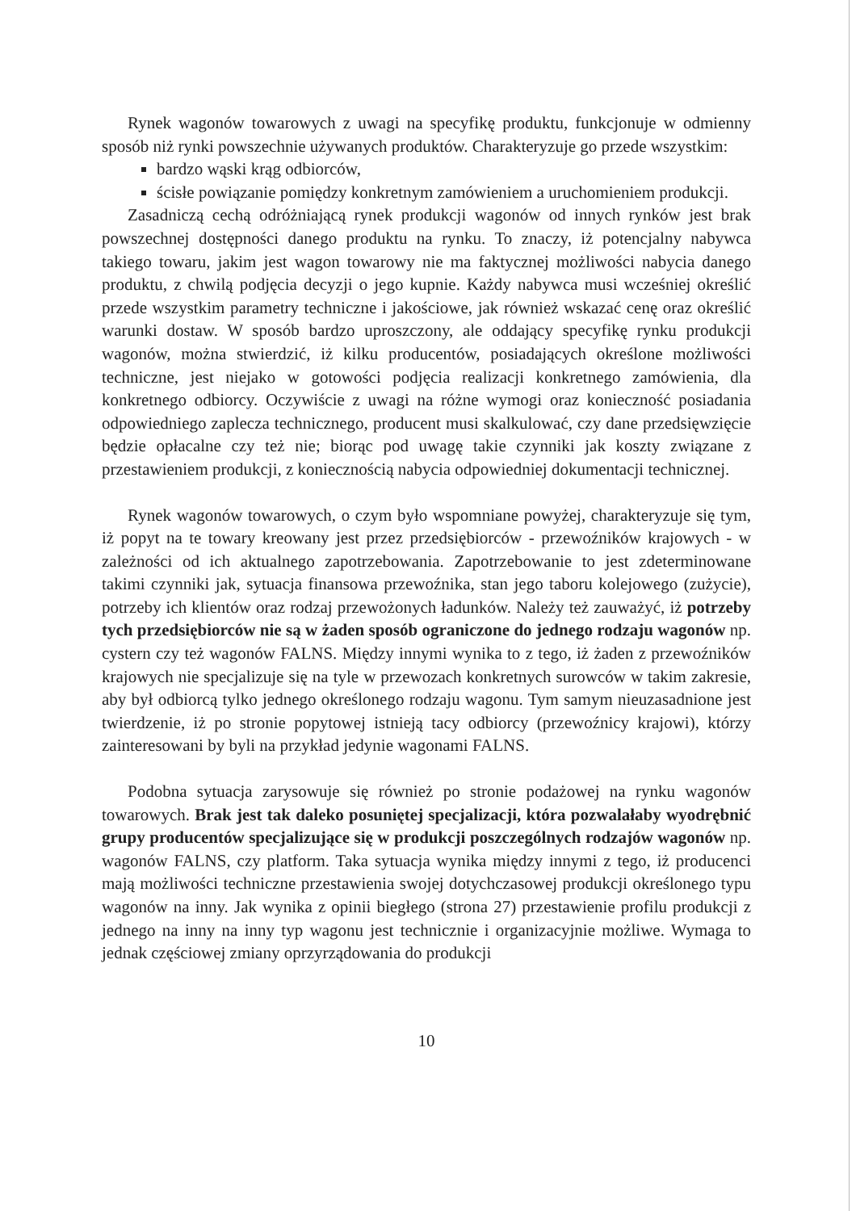Rynek wagonów towarowych z uwagi na specyfikę produktu, funkcjonuje w odmienny sposób niż rynki powszechnie używanych produktów. Charakteryzuje go przede wszystkim:
bardzo wąski krąg odbiorców,
ścisłe powiązanie pomiędzy konkretnym zamówieniem a uruchomieniem produkcji.
Zasadniczą cechą odróżniającą rynek produkcji wagonów od innych rynków jest brak powszechnej dostępności danego produktu na rynku. To znaczy, iż potencjalny nabywca takiego towaru, jakim jest wagon towarowy nie ma faktycznej możliwości nabycia danego produktu, z chwilą podjęcia decyzji o jego kupnie. Każdy nabywca musi wcześniej określić przede wszystkim parametry techniczne i jakościowe, jak również wskazać cenę oraz określić warunki dostaw. W sposób bardzo uproszczony, ale oddający specyfikę rynku produkcji wagonów, można stwierdzić, iż kilku producentów, posiadających określone możliwości techniczne, jest niejako w gotowości podjęcia realizacji konkretnego zamówienia, dla konkretnego odbiorcy. Oczywiście z uwagi na różne wymogi oraz konieczność posiadania odpowiedniego zaplecza technicznego, producent musi skalkulować, czy dane przedsięwzięcie będzie opłacalne czy też nie; biorąc pod uwagę takie czynniki jak koszty związane z przestawieniem produkcji, z koniecznością nabycia odpowiedniej dokumentacji technicznej.
Rynek wagonów towarowych, o czym było wspomniane powyżej, charakteryzuje się tym, iż popyt na te towary kreowany jest przez przedsiębiorców - przewoźników krajowych - w zależności od ich aktualnego zapotrzebowania. Zapotrzebowanie to jest zdeterminowane takimi czynniki jak, sytuacja finansowa przewoźnika, stan jego taboru kolejowego (zużycie), potrzeby ich klientów oraz rodzaj przewożonych ładunków. Należy też zauważyć, iż potrzeby tych przedsiębiorców nie są w żaden sposób ograniczone do jednego rodzaju wagonów np. cystern czy też wagonów FALNS. Między innymi wynika to z tego, iż żaden z przewoźników krajowych nie specjalizuje się na tyle w przewozach konkretnych surowców w takim zakresie, aby był odbiorcą tylko jednego określonego rodzaju wagonu. Tym samym nieuzasadnione jest twierdzenie, iż po stronie popytowej istnieją tacy odbiorcy (przewoźnicy krajowi), którzy zainteresowani by byli na przykład jedynie wagonami FALNS.
Podobna sytuacja zarysowuje się również po stronie podażowej na rynku wagonów towarowych. Brak jest tak daleko posuniętej specjalizacji, która pozwalałaby wyodrębnić grupy producentów specjalizujące się w produkcji poszczególnych rodzajów wagonów np. wagonów FALNS, czy platform. Taka sytuacja wynika między innymi z tego, iż producenci mają możliwości techniczne przestawienia swojej dotychczasowej produkcji określonego typu wagonów na inny. Jak wynika z opinii biegłego (strona 27) przestawienie profilu produkcji z jednego na inny na inny typ wagonu jest technicznie i organizacyjnie możliwe. Wymaga to jednak częściowej zmiany oprzyrządowania do produkcji
10